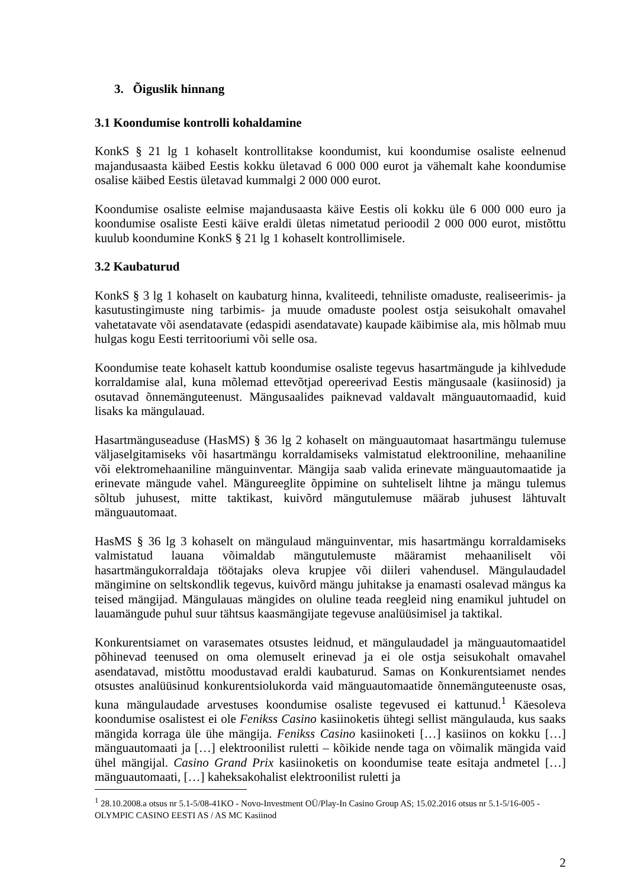3. Õiguslik hinnang
3.1 Koondumise kontrolli kohaldamine
KonkS § 21 lg 1 kohaselt kontrollitakse koondumist, kui koondumise osaliste eelnenud majandusaasta käibed Eestis kokku ületavad 6 000 000 eurot ja vähemalt kahe koondumise osalise käibed Eestis ületavad kummalgi 2 000 000 eurot.
Koondumise osaliste eelmise majandusaasta käive Eestis oli kokku üle 6 000 000 euro ja koondumise osaliste Eesti käive eraldi ületas nimetatud perioodil 2 000 000 eurot, mistõttu kuulub koondumine KonkS § 21 lg 1 kohaselt kontrollimisele.
3.2 Kaubaturud
KonkS § 3 lg 1 kohaselt on kaubaturg hinna, kvaliteedi, tehniliste omaduste, realiseerimis- ja kasutustingimuste ning tarbimis- ja muude omaduste poolest ostja seisukohalt omavahel vahetatavate või asendatavate (edaspidi asendatavate) kaupade käibimise ala, mis hõlmab muu hulgas kogu Eesti territooriumi või selle osa.
Koondumise teate kohaselt kattub koondumise osaliste tegevus hasartmängude ja kihlvedude korraldamise alal, kuna mõlemad ettevõtjad opereerivad Eestis mängusaale (kasiinosid) ja osutavad õnnemänguteenust. Mängusaalides paiknevad valdavalt mänguautomaadid, kuid lisaks ka mängulauad.
Hasartmänguseaduse (HasMS) § 36 lg 2 kohaselt on mänguautomaat hasartmängu tulemuse väljaselgitamiseks või hasartmängu korraldamiseks valmistatud elektrooniline, mehaaniline või elektromehaaniline mänguinventar. Mängija saab valida erinevate mänguautomaatide ja erinevate mängude vahel. Mängureeglite õppimine on suhteliselt lihtne ja mängu tulemus sõltub juhusest, mitte taktikast, kuivõrd mängutulemuse määrab juhusest lähtuvalt mänguautomaat.
HasMS § 36 lg 3 kohaselt on mängulaud mänguinventar, mis hasartmängu korraldamiseks valmistatud lauana võimaldab mängutulemuste määramist mehaaniliselt või hasartmängukorraldaja töötajaks oleva krupjee või diileri vahendusel. Mängulaudadel mängimine on seltskondlik tegevus, kuivõrd mängu juhitakse ja enamasti osalevad mängus ka teised mängijad. Mängulauas mängides on oluline teada reegleid ning enamikul juhtudel on lauamängude puhul suur tähtsus kaasmängijate tegevuse analüüsimisel ja taktikal.
Konkurentsiamet on varasemates otsustes leidnud, et mängulaudadel ja mänguautomaatidel põhinevad teenused on oma olemuselt erinevad ja ei ole ostja seisukohalt omavahel asendatavad, mistõttu moodustavad eraldi kaubaturud. Samas on Konkurentsiamet nendes otsustes analüüsinud konkurentsiolukorda vaid mänguautomaatide õnnemänguteenuste osas, kuna mängulaudade arvestuses koondumise osaliste tegevused ei kattunud.<sup>1</sup> Käesoleva koondumise osalistest ei ole Fenikss Casino kasiinoketis ühtegi sellist mängulauda, kus saaks mängida korraga üle ühe mängija. Fenikss Casino kasiinoketi […] kasiinos on kokku […] mänguautomaati ja […] elektroonilist ruletti – kõikide nende taga on võimalik mängida vaid ühel mängijal. Casino Grand Prix kasiinoketis on koondumise teate esitaja andmetel […] mänguautomaati, […] kaheksakohalist elektroonilist ruletti ja
<sup>1</sup> 28.10.2008.a otsus nr 5.1-5/08-41KO - Novo-Investment OÜ/Play-In Casino Group AS; 15.02.2016 otsus nr 5.1-5/16-005 - OLYMPIC CASINO EESTI AS / AS MC Kasiinod
2